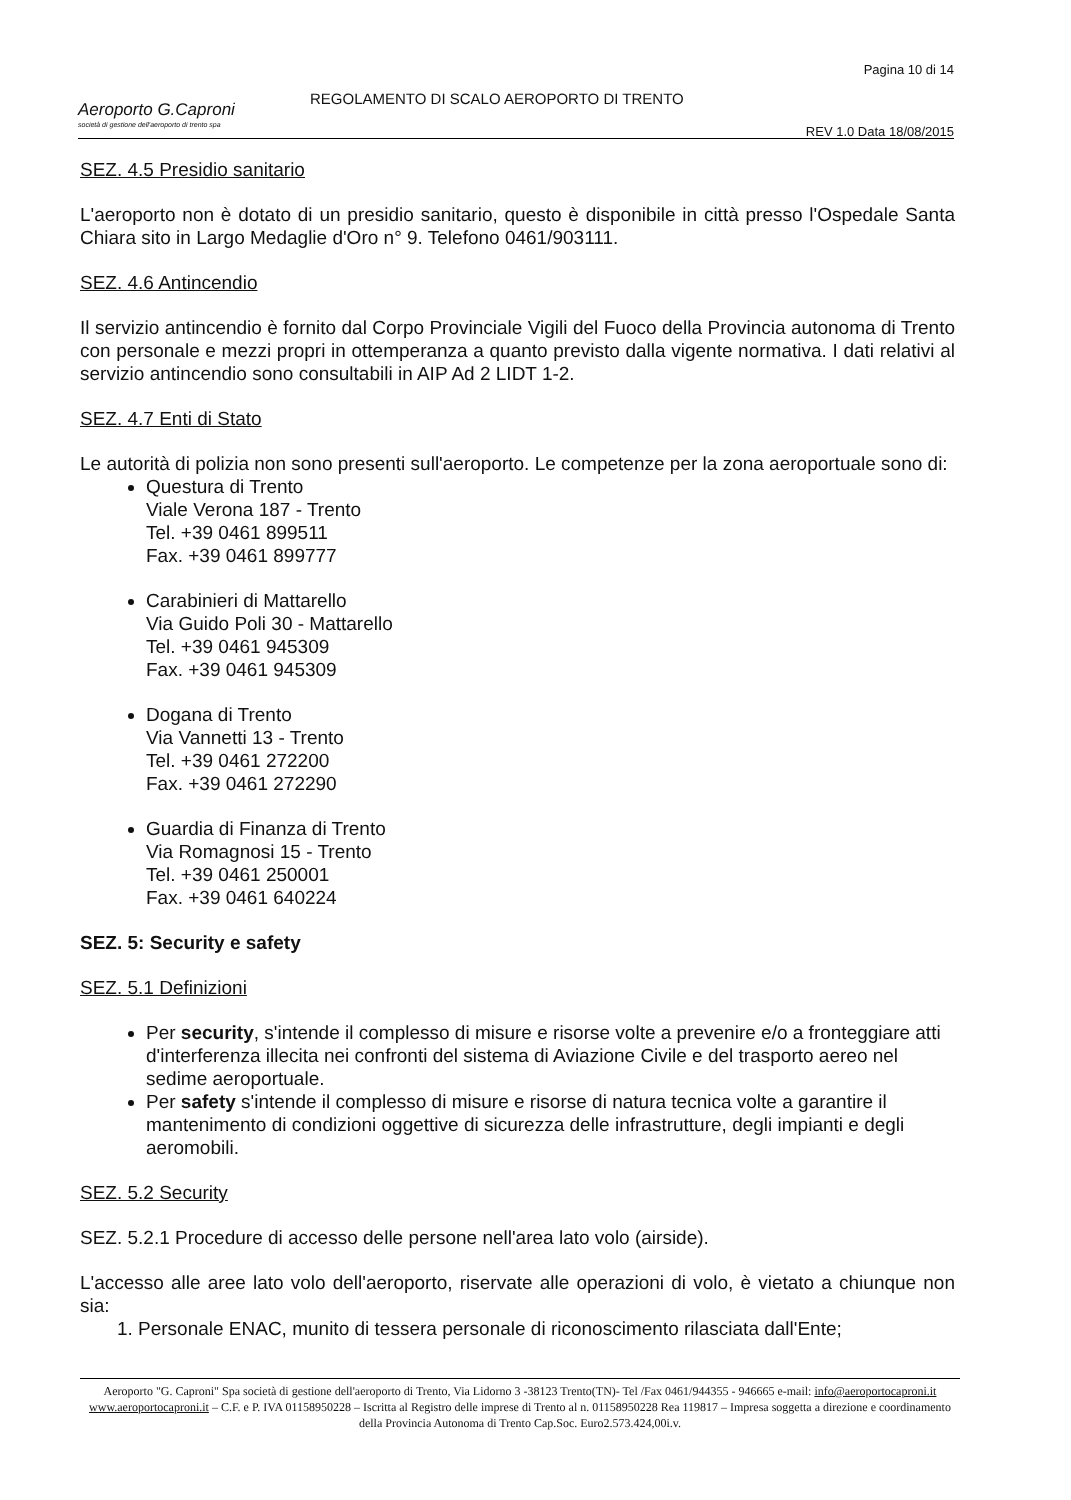Aeroporto G.Caproni
società di gestione dell'aeroporto di trento spa
REGOLAMENTO DI SCALO AEROPORTO DI TRENTO
Pagina 10 di 14
REV 1.0 Data 18/08/2015
SEZ. 4.5 Presidio sanitario
L'aeroporto non è dotato di un presidio sanitario, questo è disponibile in città presso l'Ospedale Santa Chiara sito in Largo Medaglie d'Oro n° 9. Telefono 0461/903111.
SEZ. 4.6 Antincendio
Il servizio antincendio è fornito dal Corpo Provinciale Vigili del Fuoco della Provincia autonoma di Trento con personale e mezzi propri in ottemperanza a quanto previsto dalla vigente normativa. I dati relativi al servizio antincendio sono consultabili in AIP Ad 2 LIDT 1-2.
SEZ. 4.7 Enti di Stato
Le autorità di polizia non sono presenti sull'aeroporto. Le competenze per la zona aeroportuale sono di:
Questura di Trento
Viale Verona 187 - Trento
Tel. +39 0461 899511
Fax. +39 0461 899777
Carabinieri di Mattarello
Via Guido Poli 30 - Mattarello
Tel. +39 0461 945309
Fax. +39 0461 945309
Dogana di Trento
Via Vannetti 13 - Trento
Tel. +39 0461 272200
Fax. +39 0461 272290
Guardia di Finanza di Trento
Via Romagnosi 15 - Trento
Tel. +39 0461 250001
Fax. +39 0461 640224
SEZ. 5: Security e safety
SEZ. 5.1 Definizioni
Per security, s'intende il complesso di misure e risorse volte a prevenire e/o a fronteggiare atti d'interferenza illecita nei confronti del sistema di Aviazione Civile e del trasporto aereo nel sedime aeroportuale.
Per safety s'intende il complesso di misure e risorse di natura tecnica volte a garantire il mantenimento di condizioni oggettive di sicurezza delle infrastrutture, degli impianti e degli aeromobili.
SEZ. 5.2 Security
SEZ. 5.2.1 Procedure di accesso delle persone nell'area lato volo (airside).
L'accesso alle aree lato volo dell'aeroporto, riservate alle operazioni di volo, è vietato a chiunque non sia:
1. Personale ENAC, munito di tessera personale di riconoscimento rilasciata dall'Ente;
Aeroporto "G. Caproni" Spa società di gestione dell'aeroporto di Trento, Via Lidorno 3 -38123 Trento(TN)- Tel /Fax 0461/944355 - 946665 e-mail: info@aeroportocaproni.it www.aeroportocaproni.it – C.F. e P. IVA 01158950228 – Iscritta al Registro delle imprese di Trento al n. 01158950228 Rea 119817 – Impresa soggetta a direzione e coordinamento della Provincia Autonoma di Trento Cap.Soc. Euro2.573.424,00i.v.